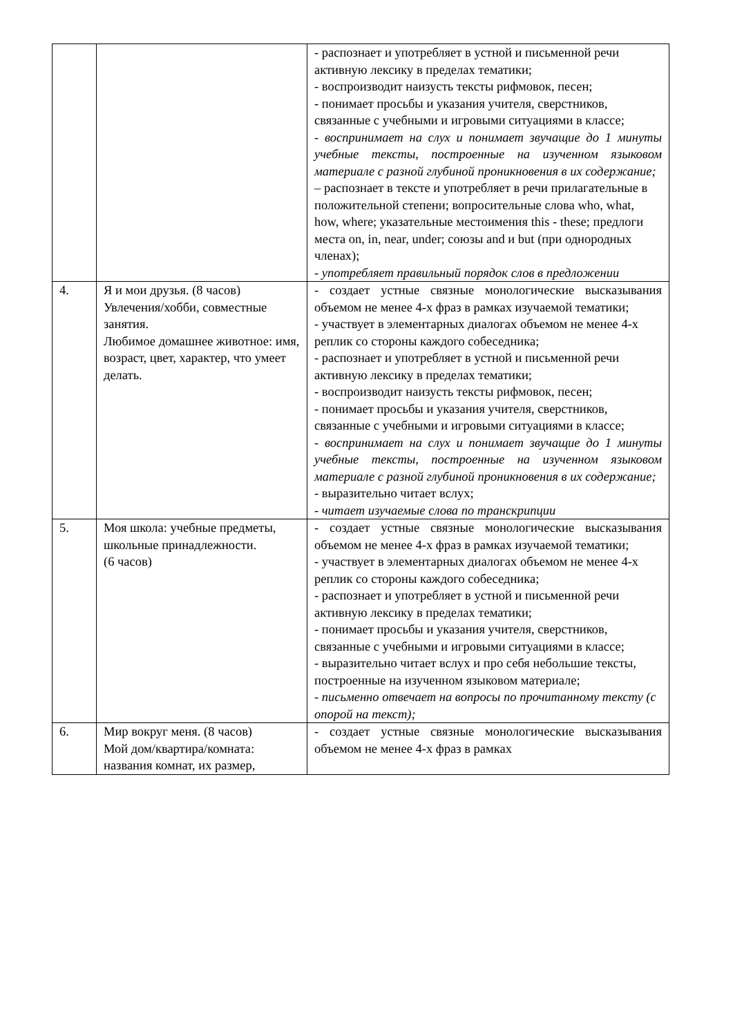| | | - распознает и употребляет в устной и письменной речи активную лексику в пределах тематики; - воспроизводит наизусть тексты рифмовок, песен; - понимает просьбы и указания учителя, сверстников, связанные с учебными и игровыми ситуациями в классе; - воспринимает на слух и понимает звучащие до 1 минуты учебные тексты, построенные на изученном языковом материале с разной глубиной проникновения в их содержание; – распознает в тексте и употребляет в речи прилагательные в положительной степени; вопросительные слова who, what, how, where; указательные местоимения this - these; предлоги места on, in, near, under; союзы and и but (при однородных членах); - употребляет правильный порядок слов в предложении |
| 4. | Я и мои друзья. (8 часов) Увлечения/хобби, совместные занятия. Любимое домашнее животное: имя, возраст, цвет, характер, что умеет делать. | - создает устные связные монологические высказывания объемом не менее 4-х фраз в рамках изучаемой тематики; - участвует в элементарных диалогах объемом не менее 4-х реплик со стороны каждого собеседника; - распознает и употребляет в устной и письменной речи активную лексику в пределах тематики; - воспроизводит наизусть тексты рифмовок, песен; - понимает просьбы и указания учителя, сверстников, связанные с учебными и игровыми ситуациями в классе; - воспринимает на слух и понимает звучащие до 1 минуты учебные тексты, построенные на изученном языковом материале с разной глубиной проникновения в их содержание; - выразительно читает вслух; - читает изучаемые слова по транскрипции |
| 5. | Моя школа: учебные предметы, школьные принадлежности. (6 часов) | - создает устные связные монологические высказывания объемом не менее 4-х фраз в рамках изучаемой тематики; - участвует в элементарных диалогах объемом не менее 4-х реплик со стороны каждого собеседника; - распознает и употребляет в устной и письменной речи активную лексику в пределах тематики; - понимает просьбы и указания учителя, сверстников, связанные с учебными и игровыми ситуациями в классе; - выразительно читает вслух и про себя небольшие тексты, построенные на изученном языковом материале; - письменно отвечает на вопросы по прочитанному тексту (с опорой на текст); |
| 6. | Мир вокруг меня. (8 часов) Мой дом/квартира/комната: названия комнат, их размер, | - создает устные связные монологические высказывания объемом не менее 4-х фраз в рамках |